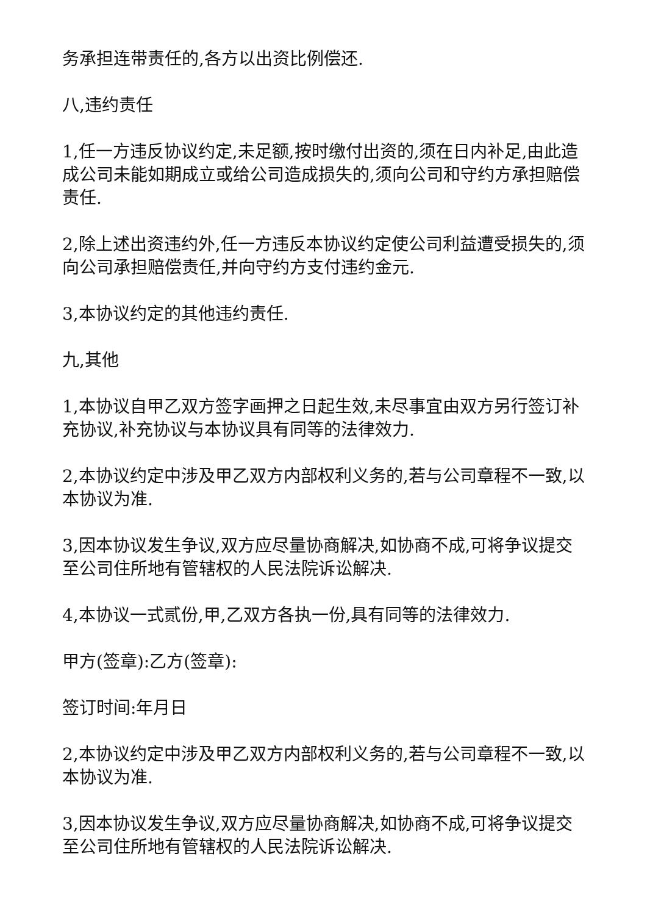务承担连带责任的,各方以出资比例偿还.
八,违约责任
1,任一方违反协议约定,未足额,按时缴付出资的,须在日内补足,由此造成公司未能如期成立或给公司造成损失的,须向公司和守约方承担赔偿责任.
2,除上述出资违约外,任一方违反本协议约定使公司利益遭受损失的,须向公司承担赔偿责任,并向守约方支付违约金元.
3,本协议约定的其他违约责任.
九,其他
1,本协议自甲乙双方签字画押之日起生效,未尽事宜由双方另行签订补充协议,补充协议与本协议具有同等的法律效力.
2,本协议约定中涉及甲乙双方内部权利义务的,若与公司章程不一致,以本协议为准.
3,因本协议发生争议,双方应尽量协商解决,如协商不成,可将争议提交至公司住所地有管辖权的人民法院诉讼解决.
4,本协议一式贰份,甲,乙双方各执一份,具有同等的法律效力.
甲方(签章):乙方(签章):
签订时间:年月日
2,本协议约定中涉及甲乙双方内部权利义务的,若与公司章程不一致,以本协议为准.
3,因本协议发生争议,双方应尽量协商解决,如协商不成,可将争议提交至公司住所地有管辖权的人民法院诉讼解决.